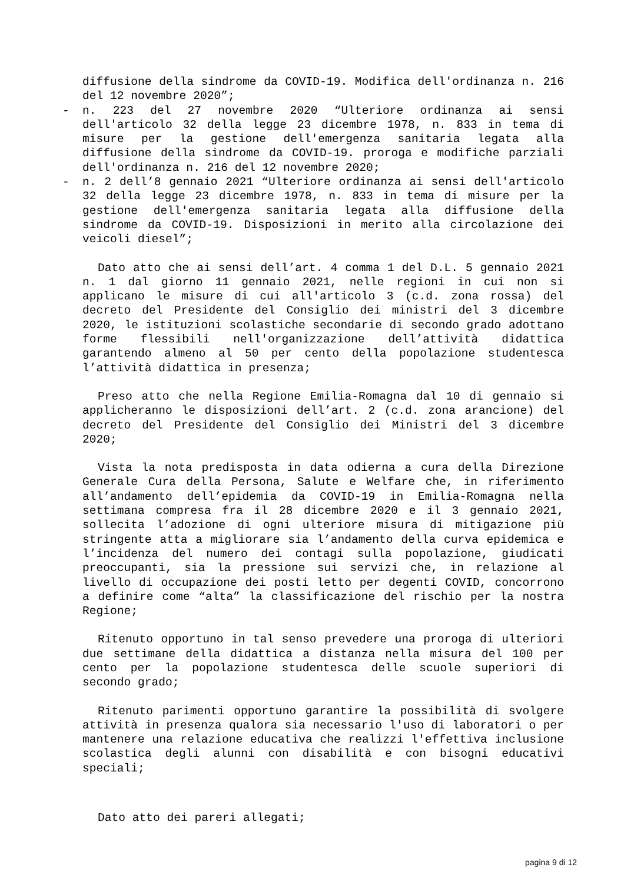diffusione della sindrome da COVID-19. Modifica dell'ordinanza n. 216 del 12 novembre 2020”;
- n. 223 del 27 novembre 2020 “Ulteriore ordinanza ai sensi dell'articolo 32 della legge 23 dicembre 1978, n. 833 in tema di misure per la gestione dell'emergenza sanitaria legata alla diffusione della sindrome da COVID-19. proroga e modifiche parziali dell'ordinanza n. 216 del 12 novembre 2020;
- n. 2 dell’8 gennaio 2021 “Ulteriore ordinanza ai sensi dell'articolo 32 della legge 23 dicembre 1978, n. 833 in tema di misure per la gestione dell'emergenza sanitaria legata alla diffusione della sindrome da COVID-19. Disposizioni in merito alla circolazione dei veicoli diesel”;
Dato atto che ai sensi dell’art. 4 comma 1 del D.L. 5 gennaio 2021 n. 1 dal giorno 11 gennaio 2021, nelle regioni in cui non si applicano le misure di cui all'articolo 3 (c.d. zona rossa) del decreto del Presidente del Consiglio dei ministri del 3 dicembre 2020, le istituzioni scolastiche secondarie di secondo grado adottano forme flessibili nell'organizzazione dell’attività didattica garantendo almeno al 50 per cento della popolazione studentesca l’attività didattica in presenza;
Preso atto che nella Regione Emilia-Romagna dal 10 di gennaio si applicheranno le disposizioni dell’art. 2 (c.d. zona arancione) del decreto del Presidente del Consiglio dei Ministri del 3 dicembre 2020;
Vista la nota predisposta in data odierna a cura della Direzione Generale Cura della Persona, Salute e Welfare che, in riferimento all’andamento dell’epidemia da COVID-19 in Emilia-Romagna nella settimana compresa fra il 28 dicembre 2020 e il 3 gennaio 2021, sollecita l’adozione di ogni ulteriore misura di mitigazione più stringente atta a migliorare sia l’andamento della curva epidemica e l’incidenza del numero dei contagi sulla popolazione, giudicati preoccupanti, sia la pressione sui servizi che, in relazione al livello di occupazione dei posti letto per degenti COVID, concorrono a definire come “alta” la classificazione del rischio per la nostra Regione;
Ritenuto opportuno in tal senso prevedere una proroga di ulteriori due settimane della didattica a distanza nella misura del 100 per cento per la popolazione studentesca delle scuole superiori di secondo grado;
Ritenuto parimenti opportuno garantire la possibilità di svolgere attività in presenza qualora sia necessario l'uso di laboratori o per mantenere una relazione educativa che realizzi l'effettiva inclusione scolastica degli alunni con disabilità e con bisogni educativi speciali;
Dato atto dei pareri allegati;
pagina 9 di 12